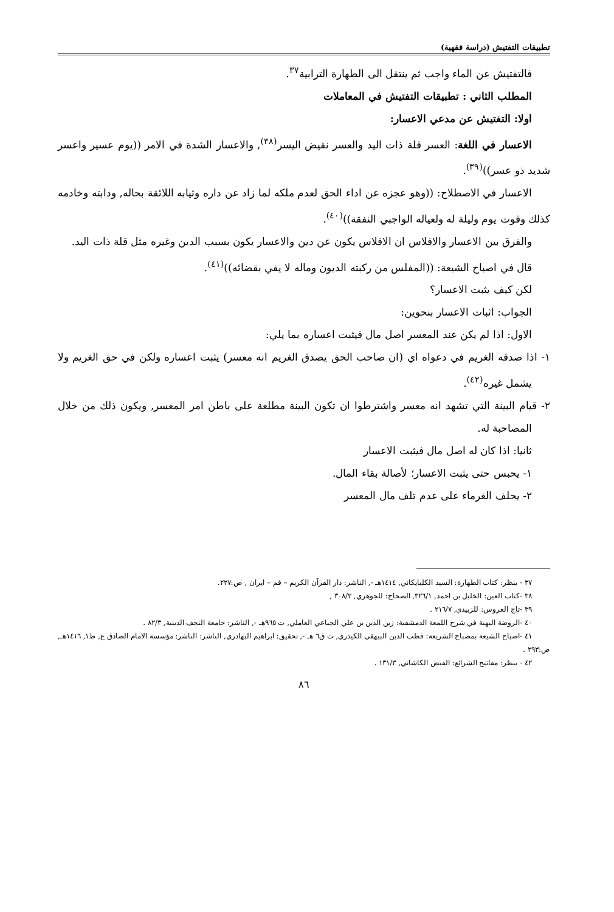تطبيقات التفتيش (دراسة فقهية)
فالتفتيش عن الماء واجب ثم ينتقل الى الطهارة الترابية<sup>٣٧</sup>.
المطلب الثاني : تطبيقات التفتيش في المعاملات
اولا: التفتيش عن مدعي الاعسار:
الاعسار في اللغة: العسر قلة ذات اليد والعسر نقيض اليسر<sup>(٣٨)</sup>, والاعسار الشدة في الامر ((يوم عسير واعسر شديد ذو عسر))<sup>(٣٩)</sup>.
الاعسار في الاصطلاح: ((وهو عجزه عن اداء الحق لعدم ملكه لما زاد عن داره وثيابه اللائقة بحاله, ودابته وخادمه كذلك وقوت يوم وليلة له ولعياله الواجبي النفقة))<sup>(٤٠)</sup>.
والفرق بين الاعسار والافلاس ان الافلاس يكون عن دين والاعسار يكون بسبب الدين وغيره مثل قلة ذات اليد.
قال في اصباح الشيعة: ((المفلس من ركبته الديون وماله لا يفي بقضائه))<sup>(٤١)</sup>.
لكن كيف يثبت الاعسار؟
الجواب: اثبات الاعسار بنحوين:
الاول: اذا لم يكن عند المعسر اصل مال فيثبت اعساره بما يلي:
١- اذا صدقه الغريم في دعواه اي (ان صاحب الحق يصدق الغريم انه معسر) يثبت اعساره ولكن في حق الغريم ولا يشمل غيره<sup>(٤٢)</sup>.
٢- قيام البينة التي تشهد انه معسر واشترطوا ان تكون البينة مطلعة على باطن امر المعسر, ويكون ذلك من خلال المصاحبة له.
ثانيا: اذا كان له اصل مال فيثبت الاعسار
١- يحبس حتى يثبت الاعسار؛ لأصالة بقاء المال.
٢- يحلف الغرماء على عدم تلف مال المعسر
٣٧ - ينظر: كتاب الطهارة: السيد الكلبايكاني, ١٤١٤هـ -, الناشر: دار القرآن الكريم – قم – ايران , ص:٢٢٧.
٣٨ -كتاب العين: الخليل بن احمد, ٣٢٦/١, الصحاح: للجوهري, ٣٠٨/٢ ,
٣٩ -تاج العروس: للزبيدي, ٢١٦/٧ .
٤٠ -الروضة البهية في شرح اللمعة الدمشقية: زين الدين بن علي الجباعي العاملي, ت ٩٦٥هـ -, الناشر: جامعة النجف الدينية, ٨٢/٣ .
٤١ -اصباح الشيعة بمصباح الشريعة: قطب الدين البيهقي الكيدري, ت ق٦ هـ -, تحقيق: ابراهيم البهادري, الناشر: الناشر: مؤسسة الامام الصادق ع, ط١, ١٤١٦هـ, ص:٢٩٣ .
٤٢ - ينظر: مفاتيح الشرائع: الفيض الكاشاني, ١٣١/٣ .
٨٦